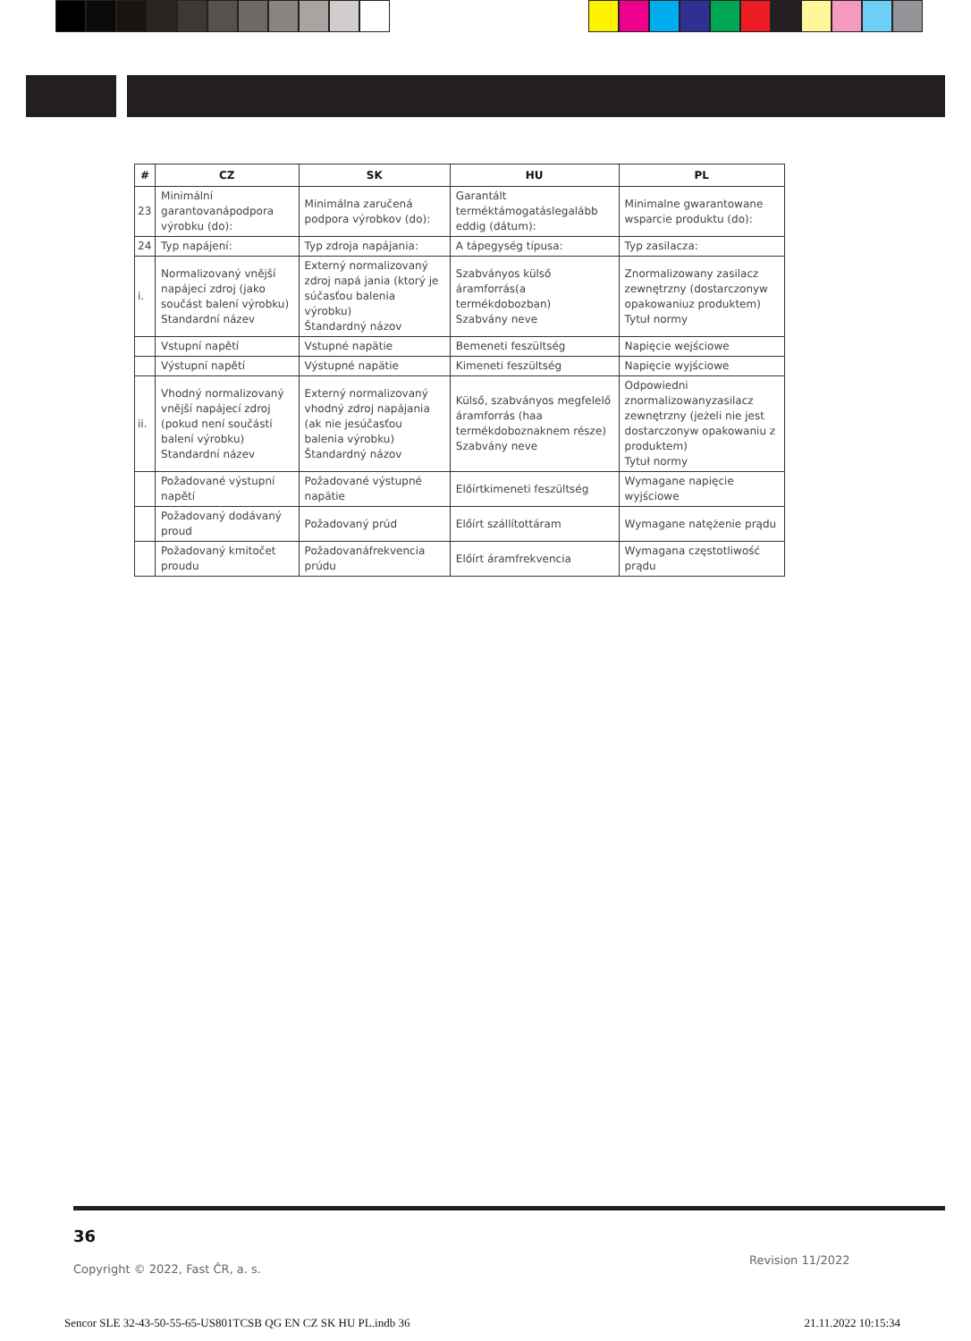| # | CZ | SK | HU | PL |
| --- | --- | --- | --- | --- |
| 23 | Minimální garantovanápodpora výrobku (do): | Minimálna zaručená podpora výrobkov (do): | Garantált terméktámogatáslegalább eddig (dátum): | Minimalne gwarantowane wsparcie produktu (do): |
| 24 | Typ napájení: | Typ zdroja napájania: | A tápegység típusa: | Typ zasilacza: |
| i. | Normalizovaný vnější napájecí zdroj (jako součást balení výrobku) Standardní název | Externý normalizovaný zdroj napá jania (ktorý je súčasťou balenia výrobku) Štandardný názov | Szabványos külső áramforrás(a termékdobozban) Szabvány neve | Znormalizowany zasilacz zewnętrzny (dostarczonyw opakowaniuz produktem) Tytuł normy |
| | Vstupní napětí | Vstupné napätie | Bemeneti feszültség | Napięcie wejściowe |
| | Výstupní napětí | Výstupné napätie | Kimeneti feszültség | Napięcie wyjściowe |
| ii. | Vhodný normalizovaný vnější napájecí zdroj (pokud není součástí balení výrobku) Standardní název | Externý normalizovaný vhodný zdroj napájania (ak nie jesúčasťou balenia výrobku) Štandardný názov | Külső, szabványos megfelelő áramforrás (haa termékdoboznaknem része) Szabvány neve | Odpowiedni znormalizowanyzasilacz zewnętrzny (jeżeli nie jest dostarczonyw opakowaniu z produktem) Tytuł normy |
| | Požadované výstupní napětí | Požadované výstupné napätie | Előírtkimeneti feszültség | Wymagane napięcie wyjściowe |
| | Požadovaný dodávaný proud | Požadovaný prúd | Előírt szállítottáram | Wymagane natężenie prądu |
| | Požadovaný kmitočet proudu | Požadovanáfrekvencia prúdu | Előírt áramfrekvencia | Wymagana częstotliwość prądu |
36
Copyright © 2022, Fast ČR, a. s.
Revision 11/2022
Sencor SLE 32-43-50-55-65-US801TCSB QG EN CZ SK HU PL.indb 36 21.11.2022 10:15:34